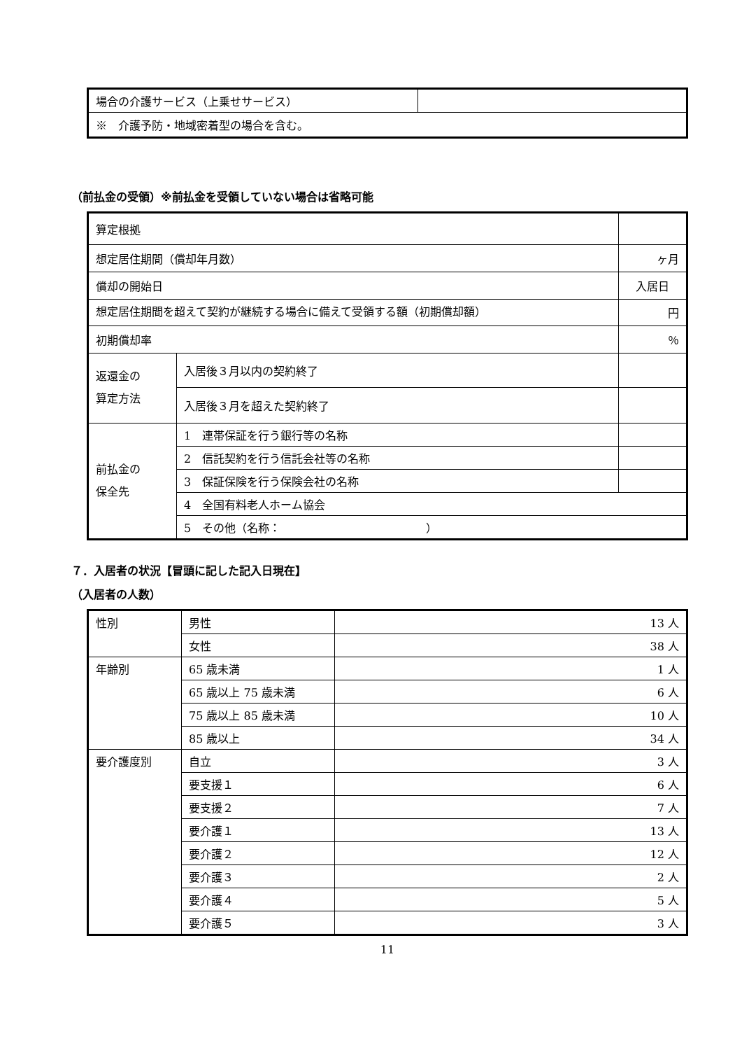| 場合の介護サービス（上乗せサービス） | |
| ※ 介護予防・地域密着型の場合を含む。 | |
（前払金の受領）※前払金を受領していない場合は省略可能
| 算定根拠 | | |
| 想定居住期間（償却年月数） | | ヶ月 |
| 償却の開始日 | | 入居日 |
| 想定居住期間を超えて契約が継続する場合に備えて受領する額（初期償却額） | | 円 |
| 初期償却率 | | ％ |
| 返還金の 算定方法 | 入居後３月以内の契約終了 | |
| | 入居後３月を超えた契約終了 | |
| 前払金の 保全先 | 1 連帯保証を行う銀行等の名称 | |
| | 2 信託契約を行う信託会社等の名称 | |
| | 3 保証保険を行う保険会社の名称 | |
| | 4 全国有料老人ホーム協会 | |
| | 5 その他（名称： ） | |
７．入居者の状況【冒頭に記した記入日現在】
（入居者の人数）
| 性別 | 男性 | 13 人 |
| | 女性 | 38 人 |
| 年齢別 | 65 歳未満 | 1 人 |
| | 65 歳以上 75 歳未満 | 6 人 |
| | 75 歳以上 85 歳未満 | 10 人 |
| | 85 歳以上 | 34 人 |
| 要介護度別 | 自立 | 3 人 |
| | 要支援１ | 6 人 |
| | 要支援２ | 7 人 |
| | 要介護１ | 13 人 |
| | 要介護２ | 12 人 |
| | 要介護３ | 2 人 |
| | 要介護４ | 5 人 |
| | 要介護５ | 3 人 |
11